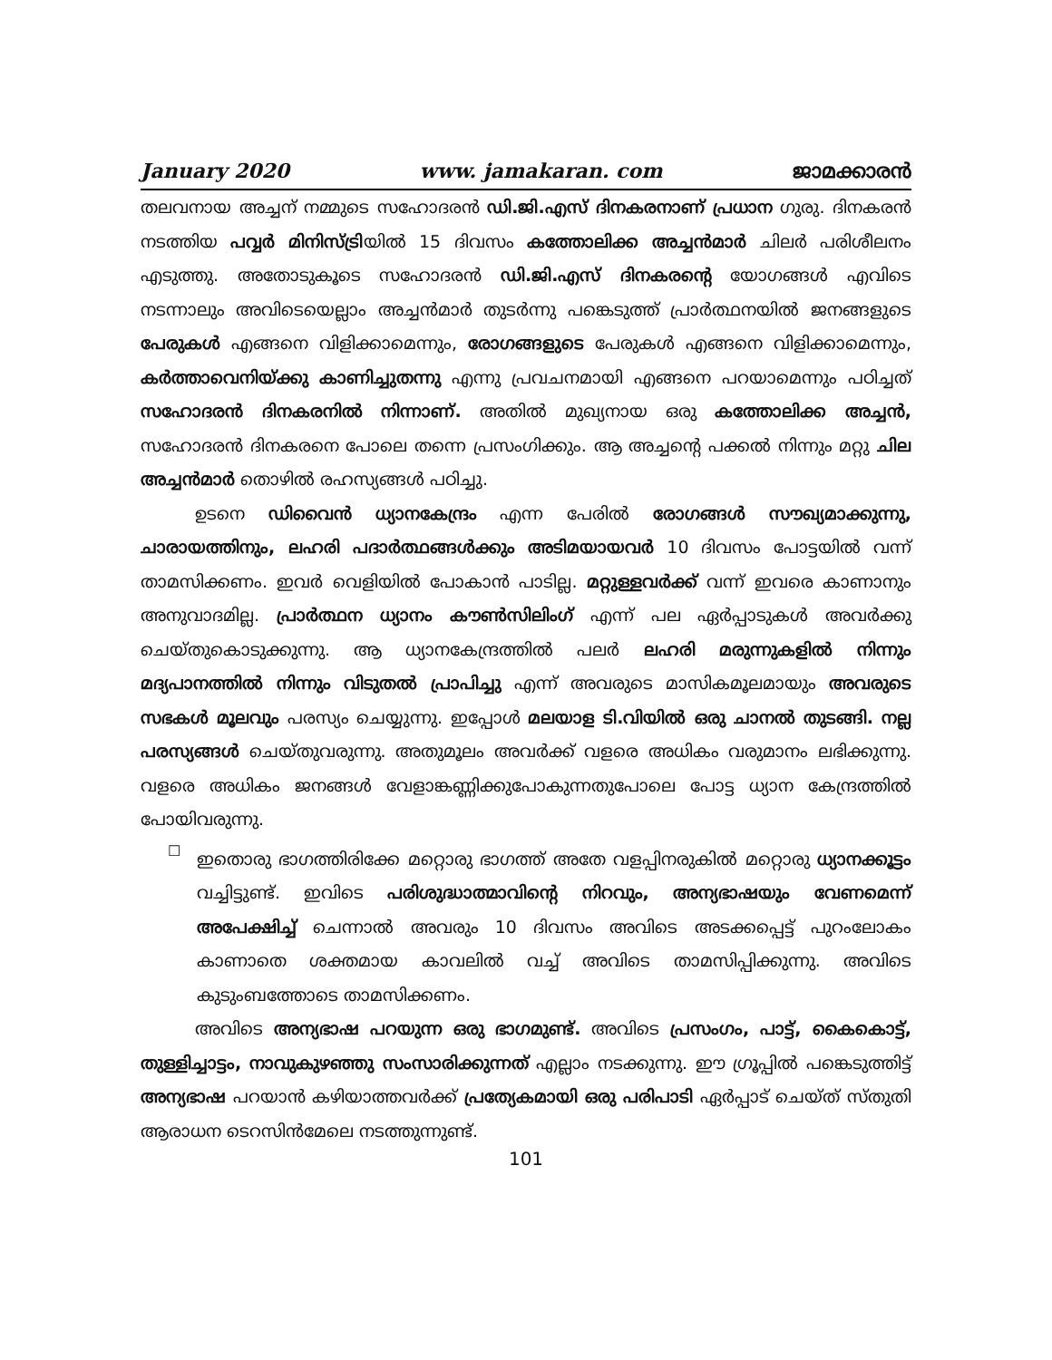January 2020 www. jamakaran. com ജാമക്കാരൻ
തലവനായ അച്ചന് നമ്മുടെ സഹോദരൻ ഡി.ജി.എസ് ദിനകരനാണ് പ്രധാന ഗുരു. ദിനകരൻ നടത്തിയ പവ്വർ മിനിസ്ട്രിയിൽ 15 ദിവസം കത്തോലിക്ക അച്ചൻമാർ ചിലർ പരിശീലനം എടുത്തു. അതോടുകൂടെ സഹോദരൻ ഡി.ജി.എസ് ദിനകരന്റെ യോഗങ്ങൾ എവിടെ നടന്നാലും അവിടെയെല്ലാം അച്ചൻമാർ തുടർന്നു പങ്കെടുത്ത് പ്രാർത്ഥനയിൽ ജനങ്ങളുടെ പേരുകൾ എങ്ങനെ വിളിക്കാമെന്നും, രോഗങ്ങളുടെ പേരുകൾ എങ്ങനെ വിളിക്കാമെന്നും, കർത്താവെനിയ്ക്കു കാണിച്ചുതന്നു എന്നു പ്രവചനമായി എങ്ങനെ പറയാമെന്നും പഠിച്ചത് സഹോദരൻ ദിനകരനിൽ നിന്നാണ്. അതിൽ മുഖ്യനായ ഒരു കത്തോലിക്ക അച്ചൻ, സഹോദരൻ ദിനകരനെ പോലെ തന്നെ പ്രസംഗിക്കും. ആ അച്ചന്റെ പക്കൽ നിന്നും മറ്റു ചില അച്ചൻമാർ തൊഴിൽ രഹസ്യങ്ങൾ പഠിച്ചു.
ഉടനെ ഡിവൈൻ ധ്യാനകേന്ദ്രം എന്ന പേരിൽ രോഗങ്ങൾ സൗഖ്യമാക്കുന്നു, ചാരായത്തിനും, ലഹരി പദാർത്ഥങ്ങൾക്കും അടിമയായവർ 10 ദിവസം പോട്ടയിൽ വന്ന് താമസിക്കണം. ഇവർ വെളിയിൽ പോകാൻ പാടില്ല. മറ്റുള്ളവർക്ക് വന്ന് ഇവരെ കാണാനും അനുവാദമില്ല. പ്രാർത്ഥന ധ്യാനം കൗൺസിലിംഗ് എന്ന് പല ഏർപ്പാടുകൾ അവർക്കു ചെയ്തുകൊടുക്കുന്നു. ആ ധ്യാനകേന്ദ്രത്തിൽ പലർ ലഹരി മരുന്നുകളിൽ നിന്നും മദ്യപാനത്തിൽ നിന്നും വിടുതൽ പ്രാപിച്ചു എന്ന് അവരുടെ മാസികമൂലമായും അവരുടെ സഭകൾ മൂലവും പരസ്യം ചെയ്യുന്നു. ഇപ്പോൾ മലയാള ടി.വിയിൽ ഒരു ചാനൽ തുടങ്ങി. നല്ല പരസ്യങ്ങൾ ചെയ്തുവരുന്നു. അതുമൂലം അവർക്ക് വളരെ അധികം വരുമാനം ലഭിക്കുന്നു. വളരെ അധികം ജനങ്ങൾ വേളാങ്കണ്ണിക്കുപോകുന്നതുപോലെ പോട്ട ധ്യാന കേന്ദ്രത്തിൽ പോയിവരുന്നു.
☐
ഇതൊരു ഭാഗത്തിരിക്കേ മറ്റൊരു ഭാഗത്ത് അതേ വളപ്പിനരുകിൽ മറ്റൊരു ധ്യാനക്കൂട്ടം വച്ചിട്ടുണ്ട്. ഇവിടെ പരിശുദ്ധാത്മാവിന്റെ നിറവും, അന്യഭാഷയും വേണമെന്ന് അപേക്ഷിച്ച് ചെന്നാൽ അവരും 10 ദിവസം അവിടെ അടക്കപ്പെട്ട് പുറംലോകം കാണാതെ ശക്തമായ കാവലിൽ വച്ച് അവിടെ താമസിപ്പിക്കുന്നു. അവിടെ കുടുംബത്തോടെ താമസിക്കണം.
അവിടെ അന്യഭാഷ പറയുന്ന ഒരു ഭാഗമുണ്ട്. അവിടെ പ്രസംഗം, പാട്ട്, കൈകൊട്ട്, തുള്ളിച്ചാട്ടം, നാവുകുഴഞ്ഞു സംസാരിക്കുന്നത് എല്ലാം നടക്കുന്നു. ഈ ഗ്രൂപ്പിൽ പങ്കെടുത്തിട്ട് അന്യഭാഷ പറയാൻ കഴിയാത്തവർക്ക് പ്രത്യേകമായി ഒരു പരിപാടി ഏർപ്പാട് ചെയ്ത് സ്തുതി ആരാധന ടെറസിൻമേലെ നടത്തുന്നുണ്ട്.
101